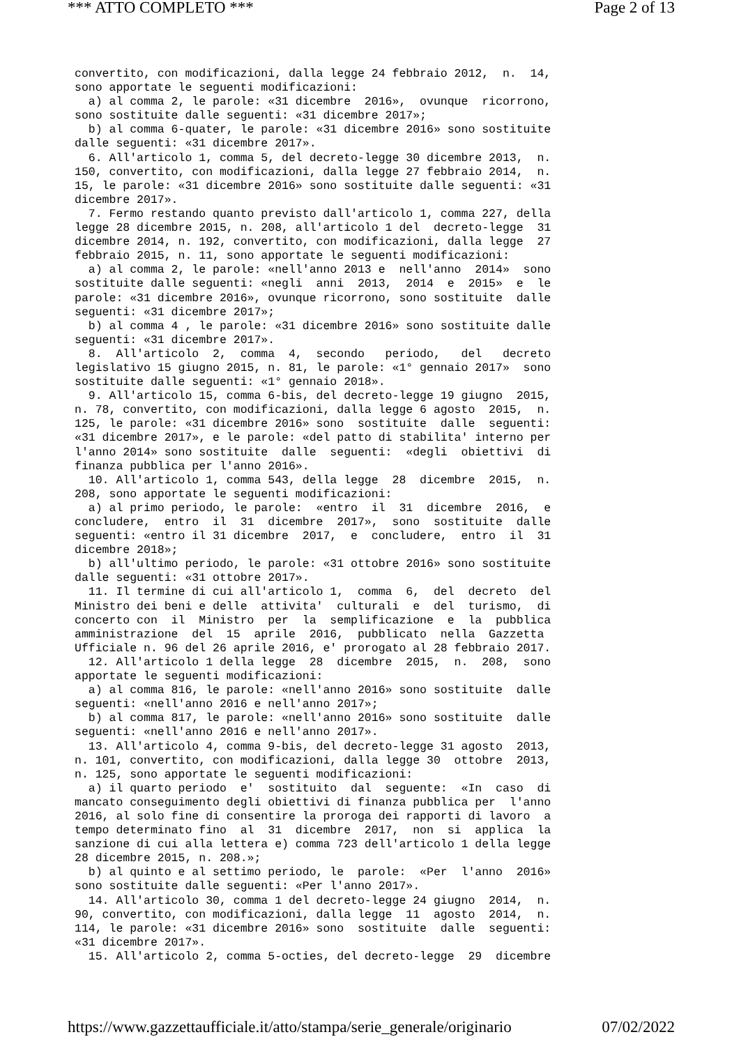*** ATTO COMPLETO *** Page 2 of 13
convertito, con modificazioni, dalla legge 24 febbraio 2012,  n.  14,
sono apportate le seguenti modificazioni:
  a) al comma 2, le parole: «31 dicembre  2016»,  ovunque  ricorrono,
sono sostituite dalle seguenti: «31 dicembre 2017»;
  b) al comma 6-quater, le parole: «31 dicembre 2016» sono sostituite
dalle seguenti: «31 dicembre 2017».
  6. All'articolo 1, comma 5, del decreto-legge 30 dicembre 2013,  n.
150, convertito, con modificazioni, dalla legge 27 febbraio 2014,  n.
15, le parole: «31 dicembre 2016» sono sostituite dalle seguenti: «31
dicembre 2017».
  7. Fermo restando quanto previsto dall'articolo 1, comma 227, della
legge 28 dicembre 2015, n. 208, all'articolo 1 del  decreto-legge  31
dicembre 2014, n. 192, convertito, con modificazioni, dalla legge  27
febbraio 2015, n. 11, sono apportate le seguenti modificazioni:
  a) al comma 2, le parole: «nell'anno 2013 e  nell'anno  2014»  sono
sostituite dalle seguenti: «negli  anni  2013,  2014  e  2015»  e  le
parole: «31 dicembre 2016», ovunque ricorrono, sono sostituite  dalle
seguenti: «31 dicembre 2017»;
  b) al comma 4 , le parole: «31 dicembre 2016» sono sostituite dalle
seguenti: «31 dicembre 2017».
  8.  All'articolo  2,  comma  4,  secondo   periodo,   del   decreto
legislativo 15 giugno 2015, n. 81, le parole: «1° gennaio 2017»  sono
sostituite dalle seguenti: «1° gennaio 2018».
  9. All'articolo 15, comma 6-bis, del decreto-legge 19 giugno  2015,
n. 78, convertito, con modificazioni, dalla legge 6 agosto  2015,  n.
125, le parole: «31 dicembre 2016» sono  sostituite  dalle  seguenti:
«31 dicembre 2017», e le parole: «del patto di stabilita' interno per
l'anno 2014» sono sostituite  dalle  seguenti:  «degli  obiettivi  di
finanza pubblica per l'anno 2016».
  10. All'articolo 1, comma 543, della legge  28  dicembre  2015,  n.
208, sono apportate le seguenti modificazioni:
  a) al primo periodo, le parole:  «entro  il  31  dicembre  2016,  e
concludere,  entro  il  31  dicembre  2017»,  sono  sostituite  dalle
seguenti: «entro il 31 dicembre  2017,  e  concludere,  entro  il  31
dicembre 2018»;
  b) all'ultimo periodo, le parole: «31 ottobre 2016» sono sostituite
dalle seguenti: «31 ottobre 2017».
  11. Il termine di cui all'articolo 1,  comma  6,  del  decreto  del
Ministro dei beni e delle  attivita'  culturali  e  del  turismo,  di
concerto con  il  Ministro  per  la  semplificazione  e  la  pubblica
amministrazione  del  15  aprile  2016,  pubblicato  nella  Gazzetta
Ufficiale n. 96 del 26 aprile 2016, e' prorogato al 28 febbraio 2017.
  12. All'articolo 1 della legge  28  dicembre  2015,  n.  208,  sono
apportate le seguenti modificazioni:
  a) al comma 816, le parole: «nell'anno 2016» sono sostituite  dalle
seguenti: «nell'anno 2016 e nell'anno 2017»;
  b) al comma 817, le parole: «nell'anno 2016» sono sostituite  dalle
seguenti: «nell'anno 2016 e nell'anno 2017».
  13. All'articolo 4, comma 9-bis, del decreto-legge 31 agosto  2013,
n. 101, convertito, con modificazioni, dalla legge 30  ottobre  2013,
n. 125, sono apportate le seguenti modificazioni:
  a) il quarto periodo  e'  sostituito  dal  seguente:  «In  caso  di
mancato conseguimento degli obiettivi di finanza pubblica per  l'anno
2016, al solo fine di consentire la proroga dei rapporti di lavoro  a
tempo determinato fino  al  31  dicembre  2017,  non  si  applica  la
sanzione di cui alla lettera e) comma 723 dell'articolo 1 della legge
28 dicembre 2015, n. 208.»;
  b) al quinto e al settimo periodo, le  parole:  «Per  l'anno  2016»
sono sostituite dalle seguenti: «Per l'anno 2017».
  14. All'articolo 30, comma 1 del decreto-legge 24 giugno  2014,  n.
90, convertito, con modificazioni, dalla legge  11  agosto  2014,  n.
114, le parole: «31 dicembre 2016» sono  sostituite  dalle  seguenti:
«31 dicembre 2017».
  15. All'articolo 2, comma 5-octies, del decreto-legge  29  dicembre
https://www.gazzettaufficiale.it/atto/stampa/serie_generale/originario 07/02/2022